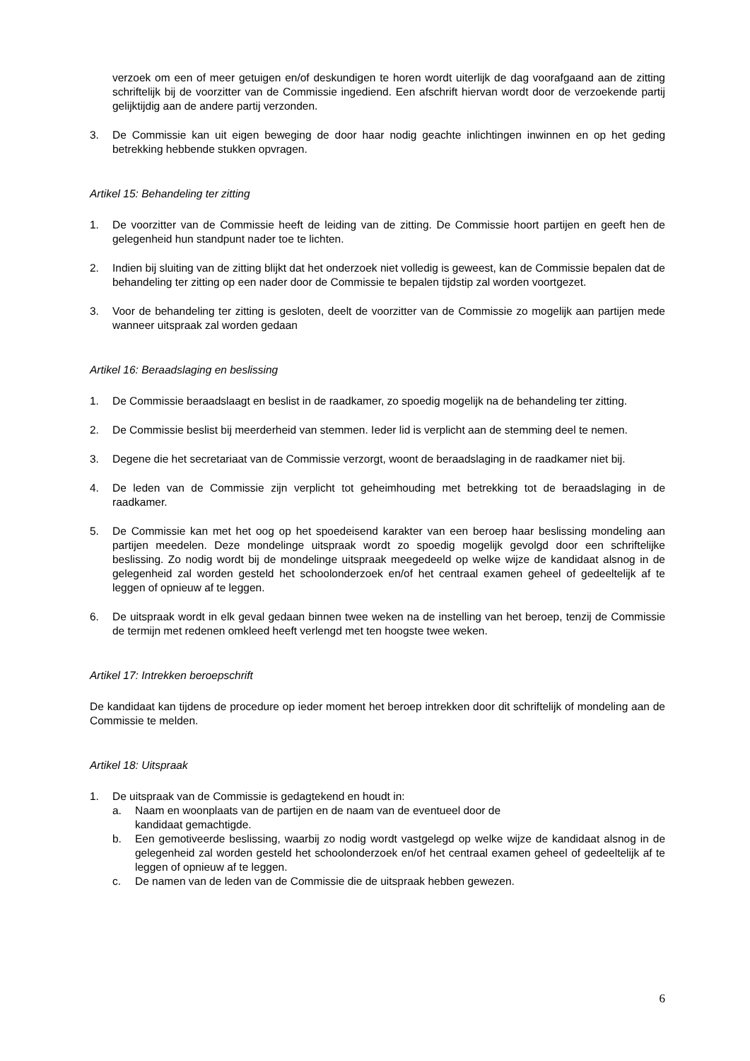verzoek om een of meer getuigen en/of deskundigen te horen wordt uiterlijk de dag voorafgaand aan de zitting schriftelijk bij de voorzitter van de Commissie ingediend. Een afschrift hiervan wordt door de verzoekende partij gelijktijdig aan de andere partij verzonden.
3. De Commissie kan uit eigen beweging de door haar nodig geachte inlichtingen inwinnen en op het geding betrekking hebbende stukken opvragen.
Artikel 15: Behandeling ter zitting
1. De voorzitter van de Commissie heeft de leiding van de zitting. De Commissie hoort partijen en geeft hen de gelegenheid hun standpunt nader toe te lichten.
2. Indien bij sluiting van de zitting blijkt dat het onderzoek niet volledig is geweest, kan de Commissie bepalen dat de behandeling ter zitting op een nader door de Commissie te bepalen tijdstip zal worden voortgezet.
3. Voor de behandeling ter zitting is gesloten, deelt de voorzitter van de Commissie zo mogelijk aan partijen mede wanneer uitspraak zal worden gedaan
Artikel 16: Beraadslaging en beslissing
1. De Commissie beraadslaagt en beslist in de raadkamer, zo spoedig mogelijk na de behandeling ter zitting.
2. De Commissie beslist bij meerderheid van stemmen. Ieder lid is verplicht aan de stemming deel te nemen.
3. Degene die het secretariaat van de Commissie verzorgt, woont de beraadslaging in de raadkamer niet bij.
4. De leden van de Commissie zijn verplicht tot geheimhouding met betrekking tot de beraadslaging in de raadkamer.
5. De Commissie kan met het oog op het spoedeisend karakter van een beroep haar beslissing mondeling aan partijen meedelen. Deze mondelinge uitspraak wordt zo spoedig mogelijk gevolgd door een schriftelijke beslissing. Zo nodig wordt bij de mondelinge uitspraak meegedeeld op welke wijze de kandidaat alsnog in de gelegenheid zal worden gesteld het schoolonderzoek en/of het centraal examen geheel of gedeeltelijk af te leggen of opnieuw af te leggen.
6. De uitspraak wordt in elk geval gedaan binnen twee weken na de instelling van het beroep, tenzij de Commissie de termijn met redenen omkleed heeft verlengd met ten hoogste twee weken.
Artikel 17: Intrekken beroepschrift
De kandidaat kan tijdens de procedure op ieder moment het beroep intrekken door dit schriftelijk of mondeling aan de Commissie te melden.
Artikel 18: Uitspraak
1. De uitspraak van de Commissie is gedagtekend en houdt in:
a. Naam en woonplaats van de partijen en de naam van de eventueel door de
kandidaat gemachtigde.
b. Een gemotiveerde beslissing, waarbij zo nodig wordt vastgelegd op welke wijze de kandidaat alsnog in de gelegenheid zal worden gesteld het schoolonderzoek en/of het centraal examen geheel of gedeeltelijk af te leggen of opnieuw af te leggen.
c. De namen van de leden van de Commissie die de uitspraak hebben gewezen.
6